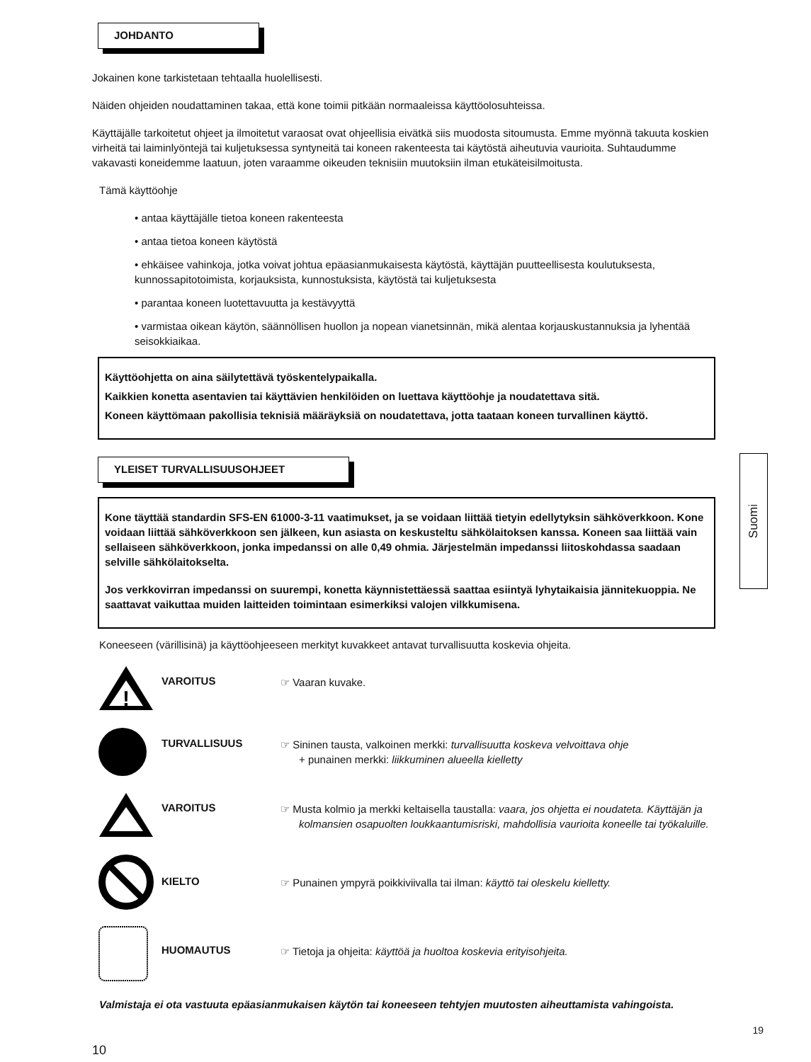JOHDANTO
Jokainen kone tarkistetaan tehtaalla huolellisesti.
Näiden ohjeiden noudattaminen takaa, että kone toimii pitkään normaaleissa käyttöolosuhteissa.
Käyttäjälle tarkoitetut ohjeet ja ilmoitetut varaosat ovat ohjeellisia eivätkä siis muodosta sitoumusta. Emme myönnä takuuta koskien virheitä tai laiminlyöntejä tai kuljetuksessa syntyneitä tai koneen rakenteesta tai käytöstä aiheutuvia vaurioita. Suhtaudumme vakavasti koneidemme laatuun, joten varaamme oikeuden teknisiin muutoksiin ilman etukäteisilmoitusta.
Tämä käyttöohje
• antaa käyttäjälle tietoa koneen rakenteesta
• antaa tietoa koneen käytöstä
• ehkäisee vahinkoja, jotka voivat johtua epäasianmukaisesta käytöstä, käyttäjän puutteellisesta koulutuksesta, kunnossapitotoimista, korjauksista, kunnostuksista, käytöstä tai kuljetuksesta
• parantaa koneen luotettavuutta ja kestävyyttä
• varmistaa oikean käytön, säännöllisen huollon ja nopean vianetsinnän, mikä alentaa korjauskustannuksia ja lyhentää seisokkiaikaa.
Käyttöohjetta on aina säilytettävä työskentelypaikalla.
Kaikkien konetta asentavien tai käyttävien henkilöiden on luettava käyttöohje ja noudatettava sitä.
Koneen käyttömaan pakollisia teknisiä määräyksiä on noudatettava, jotta taataan koneen turvallinen käyttö.
YLEISET TURVALLISUUSOHJEET
Kone täyttää standardin SFS-EN 61000-3-11 vaatimukset, ja se voidaan liittää tietyin edellytyksin sähköverkkoon. Kone voidaan liittää sähköverkkoon sen jälkeen, kun asiasta on keskusteltu sähkölaitoksen kanssa. Koneen saa liittää vain sellaiseen sähköverkkoon, jonka impedanssi on alle 0,49 ohmia. Järjestelmän impedanssi liitoskohdassa saadaan selville sähkölaitokselta.
Jos verkkovirran impedanssi on suurempi, konetta käynnistettäessä saattaa esiintyä lyhytaikaisia jännitekuoppia. Ne saattavat vaikuttaa muiden laitteiden toimintaan esimerkiksi valojen vilkkumisena.
Koneeseen (värillisinä) ja käyttöohjeeseen merkityt kuvakkeet antavat turvallisuutta koskevia ohjeita.
!
VAROITUS
☞ Vaaran kuvake.
TURVALLISUUS
☞ Sininen tausta, valkoinen merkki: turvallisuutta koskeva velvoittava ohje
+ punainen merkki: liikkuminen alueella kielletty
VAROITUS
☞ Musta kolmio ja merkki keltaisella taustalla: vaara, jos ohjetta ei noudateta. Käyttäjän ja kolmansien osapuolten loukkaantumisriski, mahdollisia vaurioita koneelle tai työkaluille.
KIELTO
☞ Punainen ympyrä poikkiviivalla tai ilman: käyttö tai oleskelu kielletty.
HUOMAUTUS
☞ Tietoja ja ohjeita: käyttöä ja huoltoa koskevia erityisohjeita.
Valmistaja ei ota vastuuta epäasianmukaisen käytön tai koneeseen tehtyjen muutosten aiheuttamista vahingoista.
19
10
Suomi